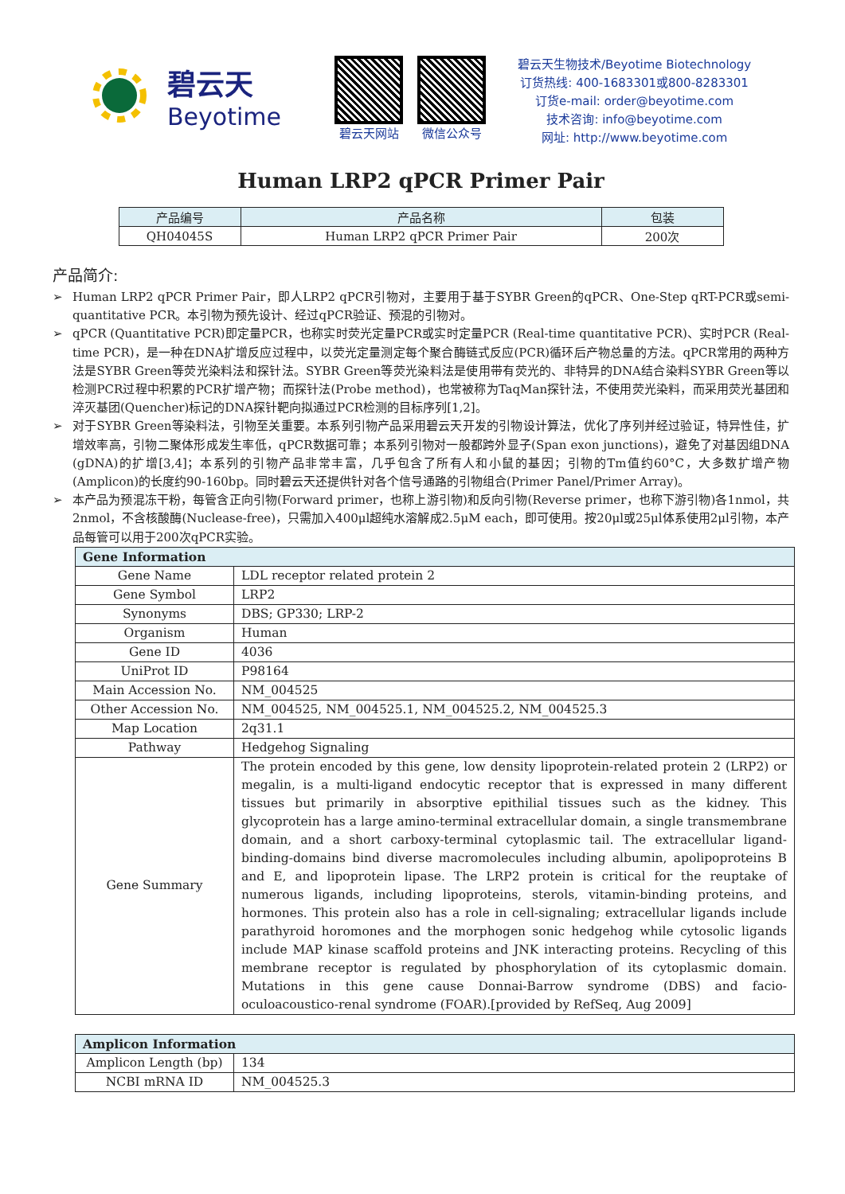碧云天
Beyotime
碧云天网站 微信公众号
碧云天生物技术/Beyotime Biotechnology
订货热线: 400-1683301或800-8283301
订货e-mail: order@beyotime.com
技术咨询: info@beyotime.com
网址: http://www.beyotime.com
Human LRP2 qPCR Primer Pair
| 产品编号 | 产品名称 | 包装 |
| --- | --- | --- |
| QH04045S | Human LRP2 qPCR Primer Pair | 200次 |
产品简介:
➢ Human LRP2 qPCR Primer Pair，即人LRP2 qPCR引物对，主要用于基于SYBR Green的qPCR、One-Step qRT-PCR或semi-quantitative PCR。本引物为预先设计、经过qPCR验证、预混的引物对。
➢ qPCR (Quantitative PCR)即定量PCR，也称实时荧光定量PCR或实时定量PCR (Real-time quantitative PCR)、实时PCR (Real-time PCR)，是一种在DNA扩增反应过程中，以荧光定量测定每个聚合酶链式反应(PCR)循环后产物总量的方法。qPCR常用的两种方法是SYBR Green等荧光染料法和探针法。SYBR Green等荧光染料法是使用带有荧光的、非特异的DNA结合染料SYBR Green等以检测PCR过程中积累的PCR扩增产物；而探针法(Probe method)，也常被称为TaqMan探针法，不使用荧光染料，而采用荧光基团和淬灭基团(Quencher)标记的DNA探针靶向拟通过PCR检测的目标序列[1,2]。
➢ 对于SYBR Green等染料法，引物至关重要。本系列引物产品采用碧云天开发的引物设计算法，优化了序列并经过验证，特异性佳，扩增效率高，引物二聚体形成发生率低，qPCR数据可靠；本系列引物对一般都跨外显子(Span exon junctions)，避免了对基因组DNA (gDNA)的扩增[3,4]；本系列的引物产品非常丰富，几乎包含了所有人和小鼠的基因；引物的Tm值约60°C，大多数扩增产物(Amplicon)的长度约90-160bp。同时碧云天还提供针对各个信号通路的引物组合(Primer Panel/Primer Array)。
➢ 本产品为预混冻干粉，每管含正向引物(Forward primer，也称上游引物)和反向引物(Reverse primer，也称下游引物)各1nmol，共2nmol，不含核酸酶(Nuclease-free)，只需加入400μl超纯水溶解成2.5μM each，即可使用。按20μl或25μl体系使用2μl引物，本产品每管可以用于200次qPCR实验。
| Gene Information | |
| Gene Name | LDL receptor related protein 2 |
| Gene Symbol | LRP2 |
| Synonyms | DBS; GP330; LRP-2 |
| Organism | Human |
| Gene ID | 4036 |
| UniProt ID | P98164 |
| Main Accession No. | NM_004525 |
| Other Accession No. | NM_004525, NM_004525.1, NM_004525.2, NM_004525.3 |
| Map Location | 2q31.1 |
| Pathway | Hedgehog Signaling |
| Gene Summary | The protein encoded by this gene, low density lipoprotein-related protein 2 (LRP2) or megalin, is a multi-ligand endocytic receptor that is expressed in many different tissues but primarily in absorptive epithilial tissues such as the kidney. This glycoprotein has a large amino-terminal extracellular domain, a single transmembrane domain, and a short carboxy-terminal cytoplasmic tail. The extracellular ligand-binding-domains bind diverse macromolecules including albumin, apolipoproteins B and E, and lipoprotein lipase. The LRP2 protein is critical for the reuptake of numerous ligands, including lipoproteins, sterols, vitamin-binding proteins, and hormones. This protein also has a role in cell-signaling; extracellular ligands include parathyroid horomones and the morphogen sonic hedgehog while cytosolic ligands include MAP kinase scaffold proteins and JNK interacting proteins. Recycling of this membrane receptor is regulated by phosphorylation of its cytoplasmic domain. Mutations in this gene cause Donnai-Barrow syndrome (DBS) and facio-oculoacoustico-renal syndrome (FOAR).[provided by RefSeq, Aug 2009] |
| Amplicon Information | |
| Amplicon Length (bp) | 134 |
| NCBI mRNA ID | NM_004525.3 |